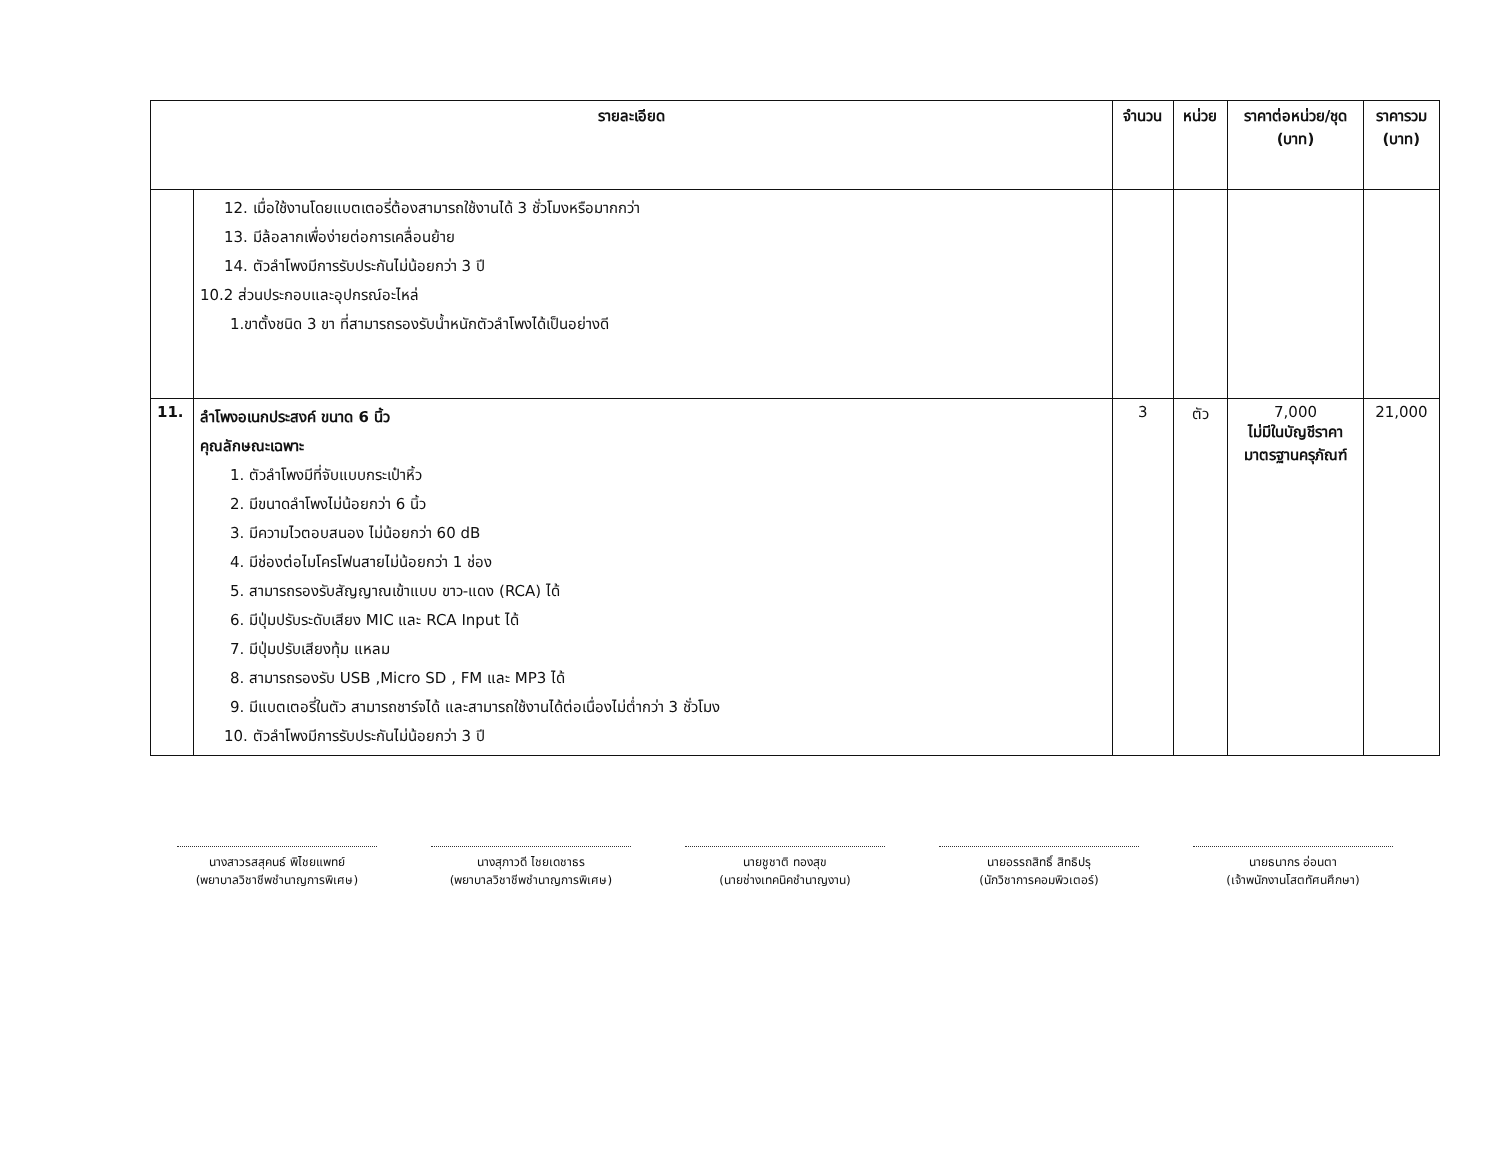| รายละเอียด | | จำนวน | หน่วย | ราคาต่อหน่วย/ชุด (บาท) | ราคารวม (บาท) |
| --- | --- | --- | --- | --- | --- |
| | 12. เมื่อใช้งานโดยแบตเตอรี่ต้องสามารถใช้งานได้ 3 ชั่วโมงหรือมากกว่า 13. มีล้อลากเพื่อง่ายต่อการเคลื่อนย้าย 14. ตัวลำโพงมีการรับประกันไม่น้อยกว่า 3 ปี 10.2 ส่วนประกอบและอุปกรณ์อะไหล่ 1.ขาตั้งชนิด 3 ขา ที่สามารถรองรับน้ำหนักตัวลำโพงได้เป็นอย่างดี | | | | |
| 11. | ลำโพงอเนกประสงค์ ขนาด 6 นิ้ว คุณลักษณะเฉพาะ 1. ตัวลำโพงมีที่จับแบบกระเป๋าหิ้ว 2. มีขนาดลำโพงไม่น้อยกว่า 6 นิ้ว 3. มีความไวตอบสนอง ไม่น้อยกว่า 60 dB 4. มีช่องต่อไมโครโฟนสายไม่น้อยกว่า 1 ช่อง 5. สามารถรองรับสัญญาณเข้าแบบ ขาว-แดง (RCA) ได้ 6. มีปุ่มปรับระดับเสียง MIC และ RCA Input ได้ 7. มีปุ่มปรับเสียงทุ้ม แหลม 8. สามารถรองรับ USB ,Micro SD , FM และ MP3 ได้ 9. มีแบตเตอรี่ในตัว สามารถชาร์จได้ และสามารถใช้งานได้ต่อเนื่องไม่ต่ำกว่า 3 ชั่วโมง 10. ตัวลำโพงมีการรับประกันไม่น้อยกว่า 3 ปี | 3 | ตัว | 7,000 ไม่มีในบัญชีราคา มาตรฐานครุภัณฑ์ | 21,000 |
นางสาวรสสุคนธ์ พิไชยแพทย์
(พยาบาลวิชาชีพชำนาญการพิเศษ)
นางสุภาวดี ไชยเดชาธร
(พยาบาลวิชาชีพชำนาญการพิเศษ)
นายชูชาติ ทองสุข
(นายช่างเทคนิคชำนาญงาน)
นายอรรถสิทธิ์ สิทธิปรุ
(นักวิชาการคอมพิวเตอร์)
นายธนากร อ่อนตา
(เจ้าพนักงานโสตทัศนศึกษา)